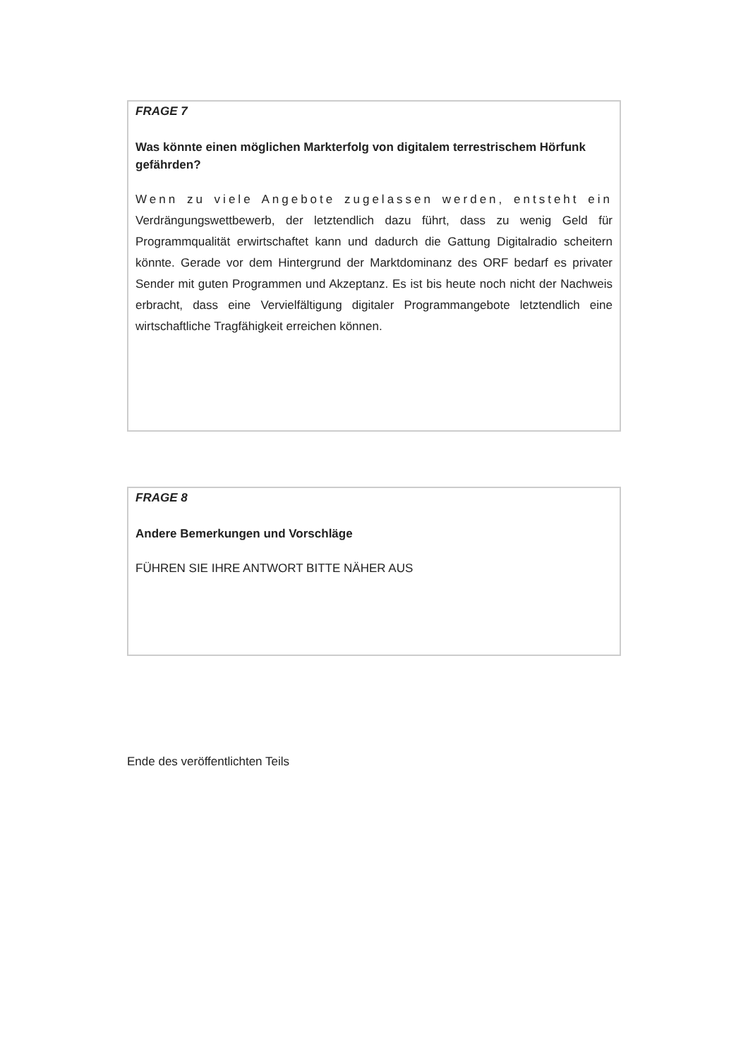FRAGE 7
Was könnte einen möglichen Markterfolg von digitalem terrestrischem Hörfunk gefährden?
Wenn zu viele Angebote zugelassen werden, entsteht ein Verdrängungswettbewerb, der letztendlich dazu führt, dass zu wenig Geld für Programmqualität erwirtschaftet kann und dadurch die Gattung Digitalradio scheitern könnte. Gerade vor dem Hintergrund der Marktdominanz des ORF bedarf es privater Sender mit guten Programmen und Akzeptanz. Es ist bis heute noch nicht der Nachweis erbracht, dass eine Vervielfältigung digitaler Programmangebote letztendlich eine wirtschaftliche Tragfähigkeit erreichen können.
FRAGE 8
Andere Bemerkungen und Vorschläge
FÜHREN SIE IHRE ANTWORT BITTE NÄHER AUS
Ende des veröffentlichten Teils